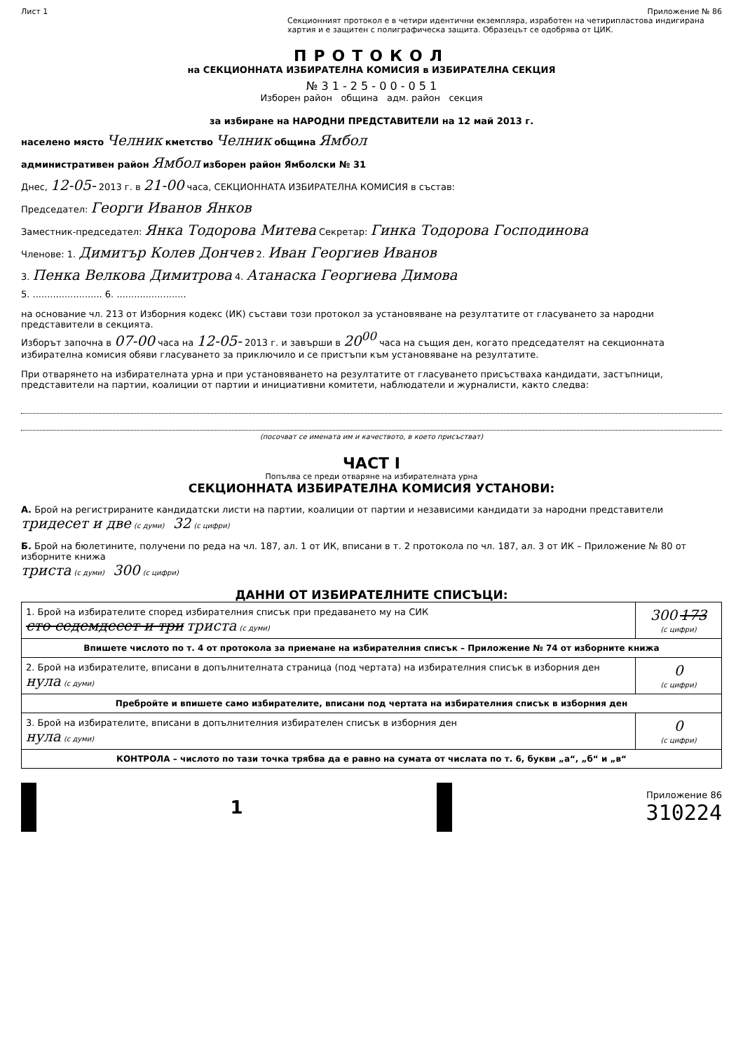Лист 1 Приложение № 86
Секционният протокол е в четири идентични екземпляра, изработен на четирипластова индигирана хартия и е защитен с полиграфическа защита. Образецът се одобрява от ЦИК.
ПРОТОКОЛ
на СЕКЦИОННАТА ИЗБИРАТЕЛНА КОМИСИЯ в ИЗБИРАТЕЛНА СЕКЦИЯ
№ 3 1 - 2 5 - 0 0 - 0 5 1
Изборен район община адм. район секция
за избиране на НАРОДНИ ПРЕДСТАВИТЕЛИ на 12 май 2013 г.
населено място Челник кметство Челник община Ямбол
административен район Ямбол изборен район Ямболски № 31
Днес, 12-05- 2013 г. в 21-00 часа, СЕКЦИОННАТА ИЗБИРАТЕЛНА КОМИСИЯ в състав:
Председател: Георги Иванов Янков
Заместник-председател: Янка Тодорова Митева Секретар: Гинка Тодорова Господинова
Членове: 1. Димитър Колев Дончев 2. Иван Георгиев Иванов
3. Пенка Велкова Димитрова 4. Атанаска Георгиева Димова
5. ........................ 6. ........................
на основание чл. 213 от Изборния кодекс (ИК) състави този протокол за установяване на резултатите от гласуването за народни представители в секцията.
Изборът започна в 07-00 часа на 12-05- 2013 г. и завърши в 20<sup>00</sup> часа на същия ден, когато председателят на секционната избирателна комисия обяви гласуването за приключило и се пристъпи към установяване на резултатите.
При отварянето на избирателната урна и при установяването на резултатите от гласуването присъстваха кандидати, застъпници, представители на партии, коалиции от партии и инициативни комитети, наблюдатели и журналисти, както следва:
(посочват се имената им и качеството, в което присъстват)
ЧАСТ I
Попълва се преди отваряне на избирателната урна
СЕКЦИОННАТА ИЗБИРАТЕЛНА КОМИСИЯ УСТАНОВИ:
А. Брой на регистрираните кандидатски листи на партии, коалиции от партии и независими кандидати за народни представители
тридесет и две (с думи) 32 (с цифри)
Б. Брой на бюлетините, получени по реда на чл. 187, ал. 1 от ИК, вписани в т. 2 протокола по чл. 187, ал. 3 от ИК – Приложение № 80 от изборните книжа
триста (с думи) 300 (с цифри)
ДАННИ ОТ ИЗБИРАТЕЛНИТЕ СПИСЪЦИ:
| 1. Брой на избирателите според избирателния списък при предаването му на СИК сто седемдесет и три триста (с думи) | 300 173 (с цифри) |
| Впишете числото по т. 4 от протокола за приемане на избирателния списък – Приложение № 74 от изборните книжа | |
| 2. Брой на избирателите, вписани в допълнителната страница (под чертата) на избирателния списък в изборния ден нула (с думи) | 0 (с цифри) |
| Преброй­те и впишете само избирателите, вписани под чертата на избирателния списък в изборния ден | |
| 3. Брой на избирателите, вписани в допълнителния избирателен списък в изборния ден нула (с думи) | 0 (с цифри) |
| КОНТРОЛА – числото по тази точка трябва да е равно на сумата от числата по т. 6, букви „а“, „б“ и „в“ | |
1
Приложение 86
310224